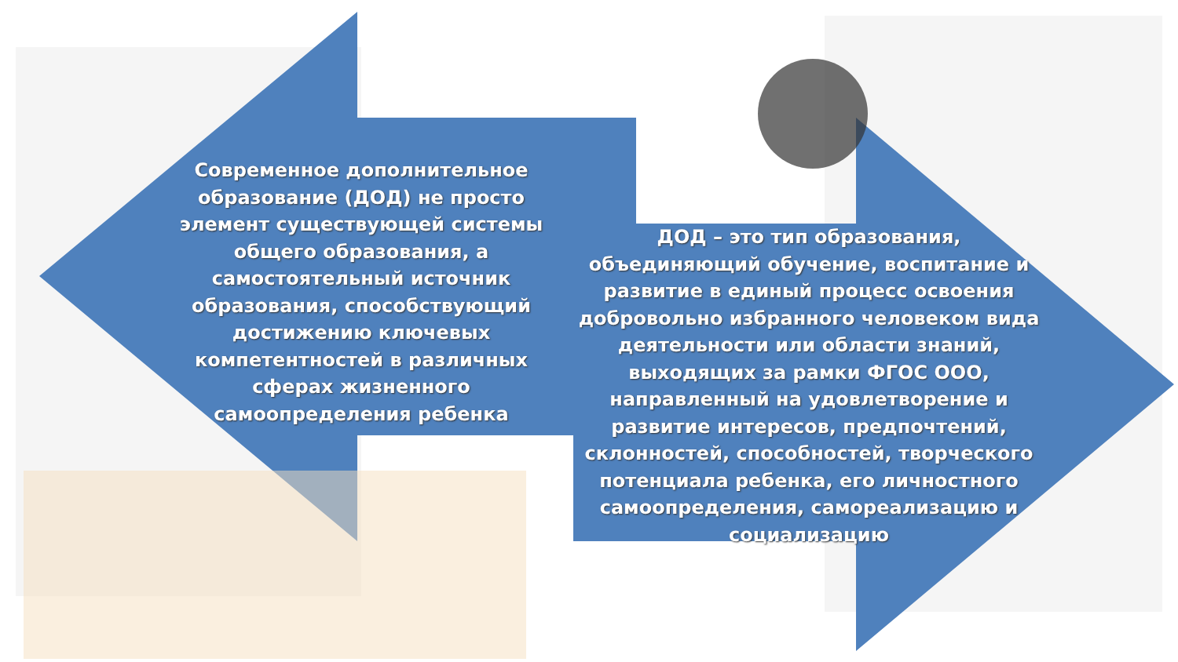Современное дополнительное образование (ДОД) не просто элемент существующей системы общего образования, а самостоятельный источник образования, способствующий достижению ключевых компетентностей в различных сферах жизненного самоопределения ребенка
ДОД – это тип образования, объединяющий обучение, воспитание и развитие в единый процесс освоения добровольно избранного человеком вида деятельности или области знаний, выходящих за рамки ФГОС ООО, направленный на удовлетворение и развитие интересов, предпочтений, склонностей, способностей, творческого потенциала ребенка, его личностного самоопределения, самореализацию и социализацию